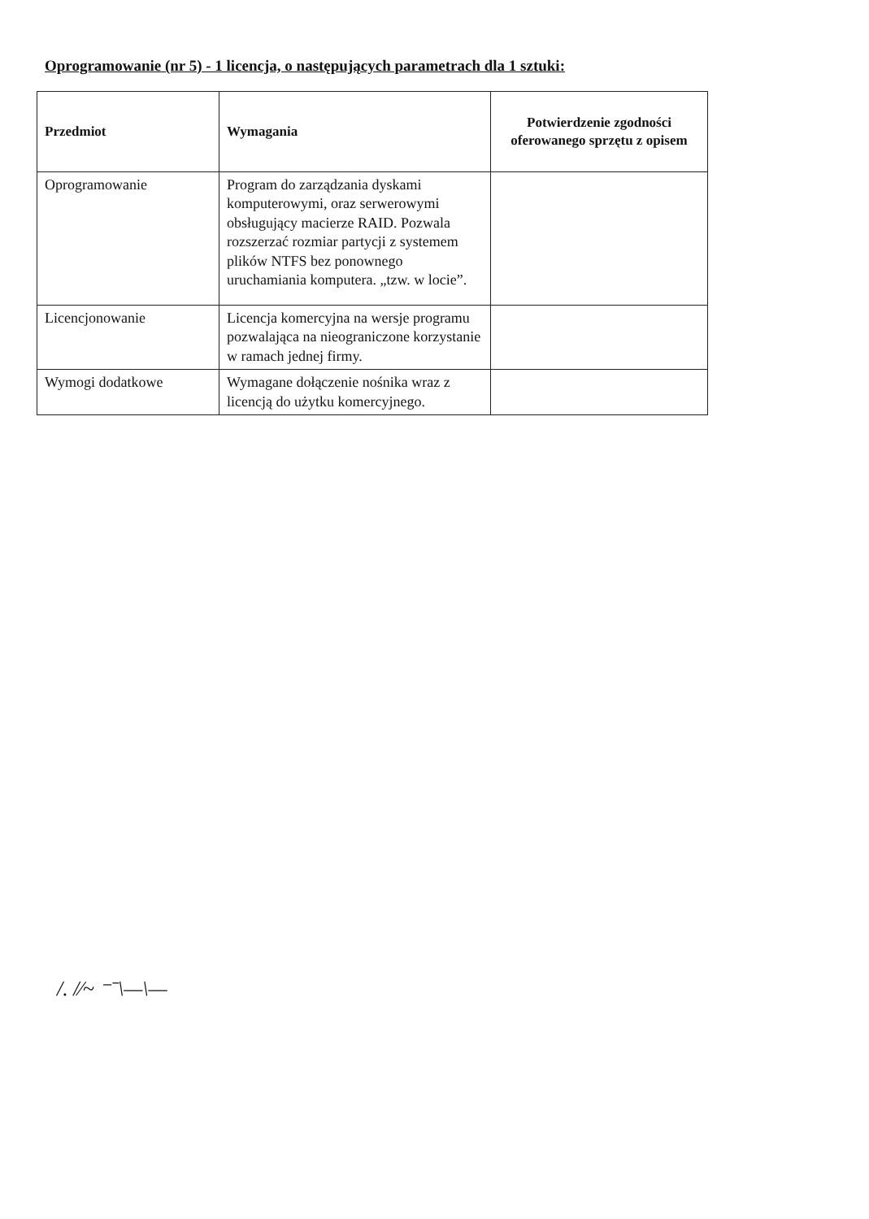Oprogramowanie (nr 5) - 1 licencja, o następujących parametrach dla 1 sztuki:
| Przedmiot | Wymagania | Potwierdzenie zgodności oferowanego sprzętu z opisem |
| --- | --- | --- |
| Oprogramowanie | Program do zarządzania dyskami komputerowymi, oraz serwerowymi obsługujący macierze RAID. Pozwala rozszerzać rozmiar partycji z systemem plików NTFS bez ponownego uruchamiania komputera. „tzw. w locie”. | |
| Licencjonowanie | Licencja komercyjna na wersje programu pozwalająca na nieograniczone korzystanie w ramach jednej firmy. | |
| Wymogi dodatkowe | Wymagane dołączenie nośnika wraz z licencją do użytku komercyjnego. | |
/. /⁄~ ⁻ˉ\—\—